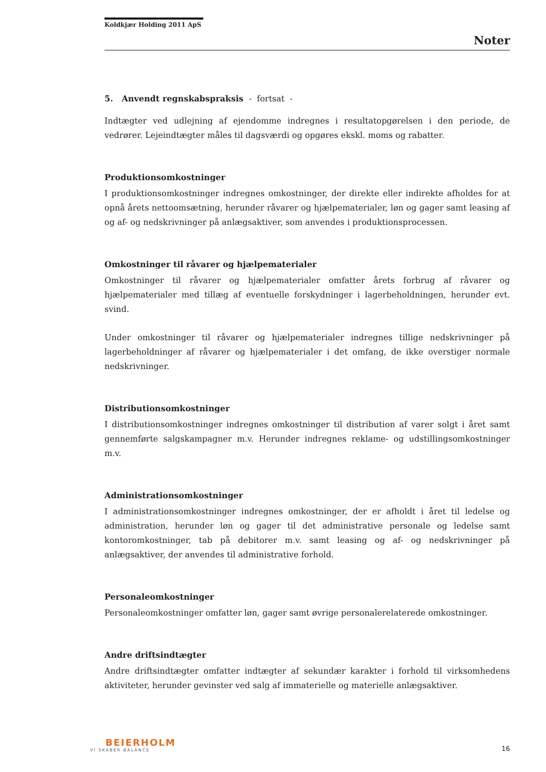Koldkjær Holding 2011 ApS
Noter
5. Anvendt regnskabspraksis - fortsat -
Indtægter ved udlejning af ejendomme indregnes i resultatopgørelsen i den periode, de vedrører. Lejeindtægter måles til dagsværdi og opgøres ekskl. moms og rabatter.
Produktionsomkostninger
I produktionsomkostninger indregnes omkostninger, der direkte eller indirekte afholdes for at opnå årets nettoomsætning, herunder råvarer og hjælpematerialer, løn og gager samt leasing af og af- og nedskrivninger på anlægsaktiver, som anvendes i produktionsprocessen.
Omkostninger til råvarer og hjælpematerialer
Omkostninger til råvarer og hjælpematerialer omfatter årets forbrug af råvarer og hjælpematerialer med tillæg af eventuelle forskydninger i lagerbeholdningen, herunder evt. svind.
Under omkostninger til råvarer og hjælpematerialer indregnes tillige nedskrivninger på lagerbeholdninger af råvarer og hjælpematerialer i det omfang, de ikke overstiger normale nedskrivninger.
Distributionsomkostninger
I distributionsomkostninger indregnes omkostninger til distribution af varer solgt i året samt gennemførte salgskampagner m.v. Herunder indregnes reklame- og udstillingsomkostninger m.v.
Administrationsomkostninger
I administrationsomkostninger indregnes omkostninger, der er afholdt i året til ledelse og administration, herunder løn og gager til det administrative personale og ledelse samt kontoromkostninger, tab på debitorer m.v. samt leasing og af- og nedskrivninger på anlægsaktiver, der anvendes til administrative forhold.
Personaleomkostninger
Personaleomkostninger omfatter løn, gager samt øvrige personalerelaterede omkostninger.
Andre driftsindtægter
Andre driftsindtægter omfatter indtægter af sekundær karakter i forhold til virksomhedens aktiviteter, herunder gevinster ved salg af immaterielle og materielle anlægsaktiver.
BEIERHOLM
VI SKABER BALANCE
16